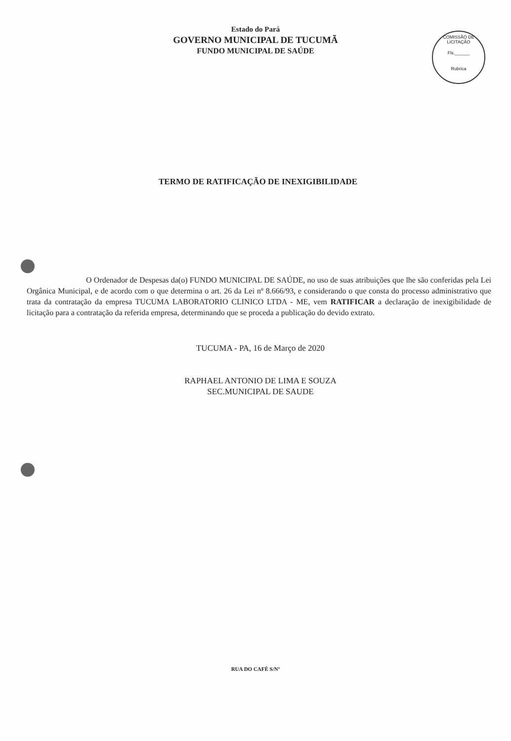Estado do Pará
GOVERNO MUNICIPAL DE TUCUMÃ
FUNDO MUNICIPAL DE SAÚDE
COMISSÃO DE LICITAÇÃO
Fls.______
Rubrica
TERMO DE RATIFICAÇÃO DE INEXIGIBILIDADE
O Ordenador de Despesas da(o) FUNDO MUNICIPAL DE SAÚDE, no uso de suas atribuições que lhe são conferidas pela Lei Orgânica Municipal, e de acordo com o que determina o art. 26 da Lei nº 8.666/93, e considerando o que consta do processo administrativo que trata da contratação da empresa TUCUMA LABORATORIO CLINICO LTDA - ME, vem RATIFICAR a declaração de inexigibilidade de licitação para a contratação da referida empresa, determinando que se proceda a publicação do devido extrato.
TUCUMA - PA, 16 de Março de 2020
RAPHAEL ANTONIO DE LIMA E SOUZA
SEC.MUNICIPAL DE SAUDE
RUA DO CAFÉ S/Nº